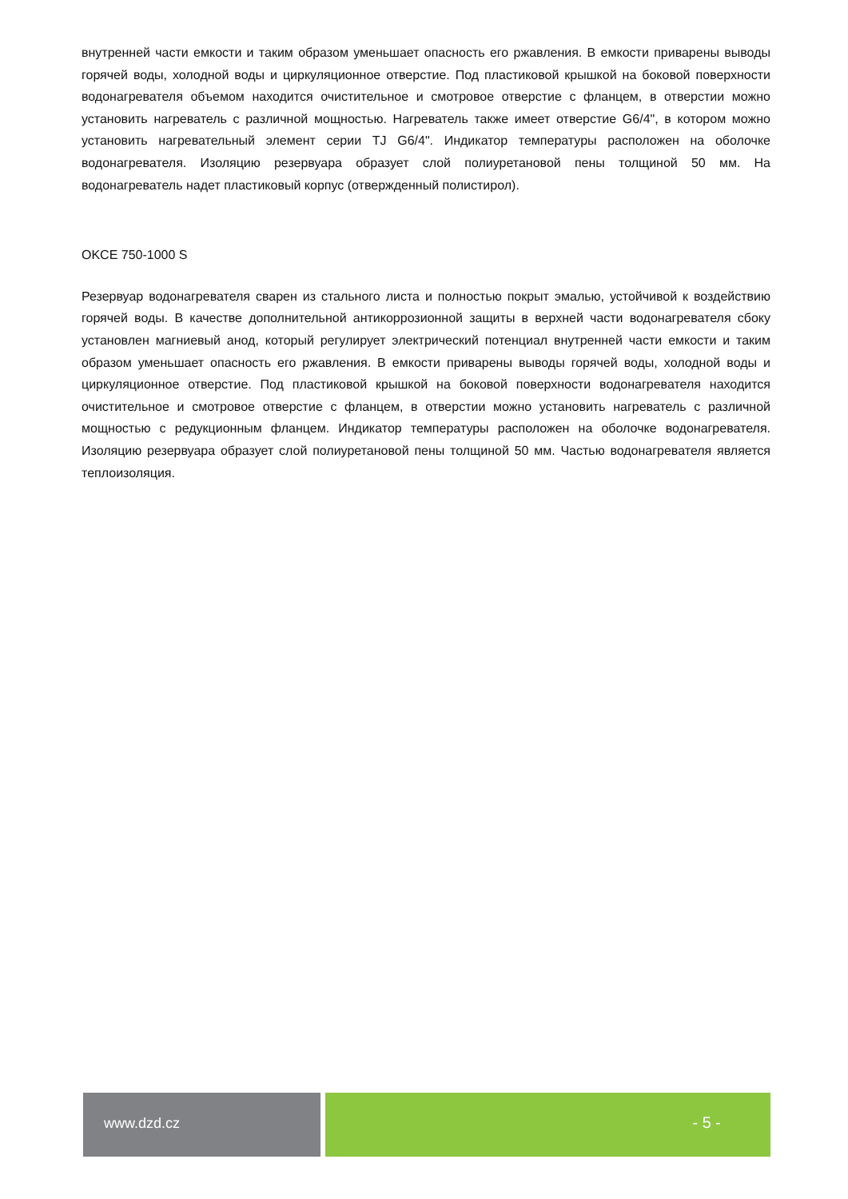внутренней части емкости и таким образом уменьшает опасность его ржавления. В емкости приварены выводы горячей воды, холодной воды и циркуляционное отверстие. Под пластиковой крышкой на боковой поверхности водонагревателя объемом находится очистительное и смотровое отверстие с фланцем, в отверстии можно установить нагреватель с различной мощностью. Нагреватель также имеет отверстие G6/4", в котором можно установить нагревательный элемент серии TJ G6/4". Индикатор температуры расположен на оболочке водонагревателя. Изоляцию резервуара образует слой полиуретановой пены толщиной 50 мм. На водонагреватель надет пластиковый корпус (отвержденный полистирол).
OKCE 750-1000 S
Резервуар водонагревателя сварен из стального листа и полностью покрыт эмалью, устойчивой к воздействию горячей воды. В качестве дополнительной антикоррозионной защиты в верхней части водонагревателя сбоку установлен магниевый анод, который регулирует электрический потенциал внутренней части емкости и таким образом уменьшает опасность его ржавления. В емкости приварены выводы горячей воды, холодной воды и циркуляционное отверстие. Под пластиковой крышкой на боковой поверхности водонагревателя находится очистительное и смотровое отверстие с фланцем, в отверстии можно установить нагреватель с различной мощностью с редукционным фланцем. Индикатор температуры расположен на оболочке водонагревателя. Изоляцию резервуара образует слой полиуретановой пены толщиной 50 мм. Частью водонагревателя является теплоизоляция.
www.dzd.cz - 5 -